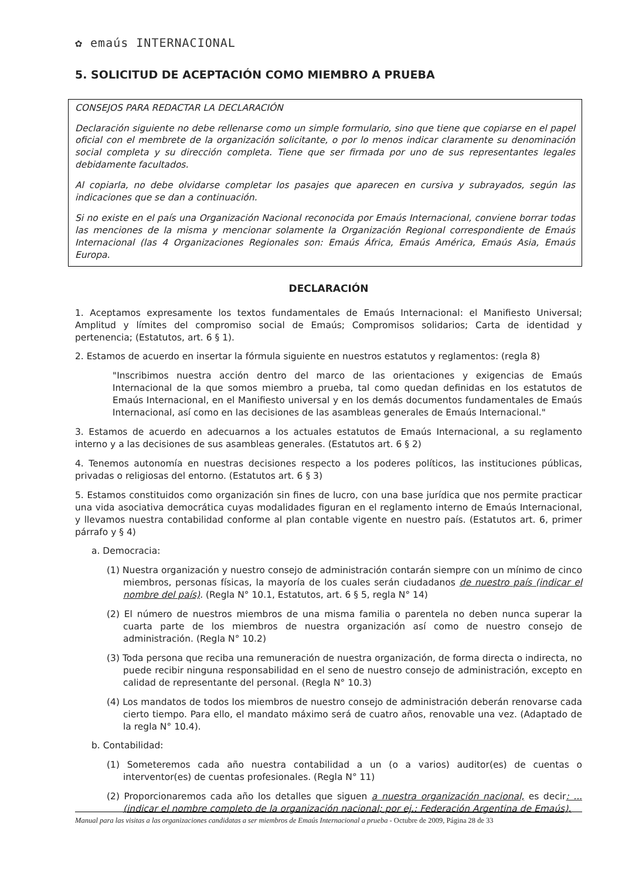✿ emaús INTERNACIONAL
5. SOLICITUD DE ACEPTACIÓN COMO MIEMBRO A PRUEBA
CONSEJOS PARA REDACTAR LA DECLARACIÓN
Declaración siguiente no debe rellenarse como un simple formulario, sino que tiene que copiarse en el papel oficial con el membrete de la organización solicitante, o por lo menos indicar claramente su denominación social completa y su dirección completa. Tiene que ser firmada por uno de sus representantes legales debidamente facultados.
Al copiarla, no debe olvidarse completar los pasajes que aparecen en cursiva y subrayados, según las indicaciones que se dan a continuación.
Si no existe en el país una Organización Nacional reconocida por Emaús Internacional, conviene borrar todas las menciones de la misma y mencionar solamente la Organización Regional correspondiente de Emaús Internacional (las 4 Organizaciones Regionales son: Emaús África, Emaús América, Emaús Asia, Emaús Europa.
DECLARACIÓN
1. Aceptamos expresamente los textos fundamentales de Emaús Internacional: el Manifiesto Universal; Amplitud y límites del compromiso social de Emaús; Compromisos solidarios; Carta de identidad y pertenencia; (Estatutos, art. 6 § 1).
2. Estamos de acuerdo en insertar la fórmula siguiente en nuestros estatutos y reglamentos: (regla 8)
"Inscribimos nuestra acción dentro del marco de las orientaciones y exigencias de Emaús Internacional de la que somos miembro a prueba, tal como quedan definidas en los estatutos de Emaús Internacional, en el Manifiesto universal y en los demás documentos fundamentales de Emaús Internacional, así como en las decisiones de las asambleas generales de Emaús Internacional."
3. Estamos de acuerdo en adecuarnos a los actuales estatutos de Emaús Internacional, a su reglamento interno y a las decisiones de sus asambleas generales. (Estatutos art. 6 § 2)
4. Tenemos autonomía en nuestras decisiones respecto a los poderes políticos, las instituciones públicas, privadas o religiosas del entorno. (Estatutos art. 6 § 3)
5. Estamos constituidos como organización sin fines de lucro, con una base jurídica que nos permite practicar una vida asociativa democrática cuyas modalidades figuran en el reglamento interno de Emaús Internacional, y llevamos nuestra contabilidad conforme al plan contable vigente en nuestro país. (Estatutos art. 6, primer párrafo y § 4)
a. Democracia:
(1) Nuestra organización y nuestro consejo de administración contarán siempre con un mínimo de cinco miembros, personas físicas, la mayoría de los cuales serán ciudadanos de nuestro país (indicar el nombre del país). (Regla N° 10.1, Estatutos, art. 6 § 5, regla N° 14)
(2) El número de nuestros miembros de una misma familia o parentela no deben nunca superar la cuarta parte de los miembros de nuestra organización así como de nuestro consejo de administración. (Regla N° 10.2)
(3) Toda persona que reciba una remuneración de nuestra organización, de forma directa o indirecta, no puede recibir ninguna responsabilidad en el seno de nuestro consejo de administración, excepto en calidad de representante del personal. (Regla N° 10.3)
(4) Los mandatos de todos los miembros de nuestro consejo de administración deberán renovarse cada cierto tiempo. Para ello, el mandato máximo será de cuatro años, renovable una vez. (Adaptado de la regla N° 10.4).
b. Contabilidad:
(1) Someteremos cada año nuestra contabilidad a un (o a varios) auditor(es) de cuentas o interventor(es) de cuentas profesionales. (Regla N° 11)
(2) Proporcionaremos cada año los detalles que siguen a nuestra organización nacional, es decir: ... (indicar el nombre completo de la organización nacional; por ej.: Federación Argentina de Emaús),
Manual para las visitas a las organizaciones candidatas a ser miembros de Emaús Internacional a prueba - Octubre de 2009, Página 28 de 33